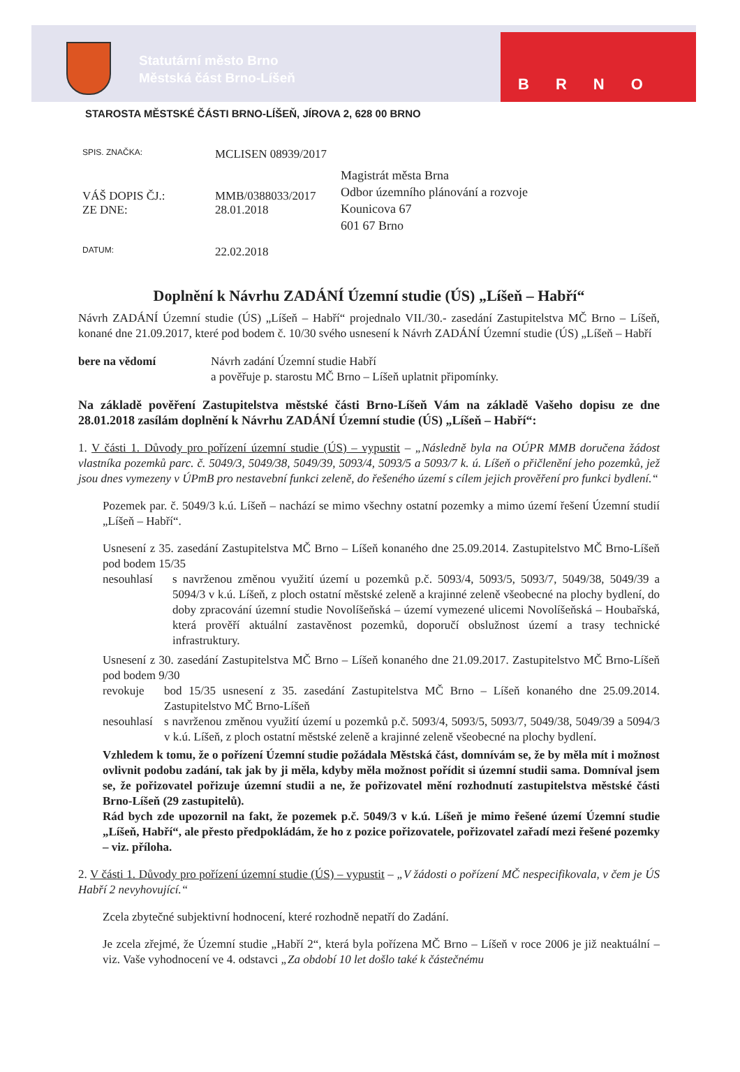Statutární město Brno
Městská část Brno-Líšeň
BRNO
STAROSTA MĚSTSKÉ ČÁSTI BRNO-LÍŠEŇ, JÍROVA 2, 628 00 BRNO
SPIS. ZNAČKA: MCLISEN 08939/2017
VÁŠ DOPIS ČJ.:
ZE DNE: MMB/0388033/2017
28.01.2018
DATUM: 22.02.2018
Magistrát města Brna
Odbor územního plánování a rozvoje
Kounicova 67
601 67 Brno
Doplnění k Návrhu ZADÁNÍ Územní studie (ÚS) „Líšeň – Habří“
Návrh ZADÁNÍ Územní studie (ÚS) „Líšeň – Habří“ projednalo VII./30.- zasedání Zastupitelstva MČ Brno – Líšeň, konané dne 21.09.2017, které pod bodem č. 10/30 svého usnesení k Návrh ZADÁNÍ Územní studie (ÚS) „Líšeň – Habří
bere na vědomí Návrh zadání Územní studie Habří
a pověřuje p. starostu MČ Brno – Líšeň uplatnit připomínky.
Na základě pověření Zastupitelstva městské části Brno-Líšeň Vám na základě Vašeho dopisu ze dne 28.01.2018 zasílám doplnění k Návrhu ZADÁNÍ Územní studie (ÚS) „Líšeň – Habří“:
1. V části 1. Důvody pro pořízení územní studie (ÚS) – vypustit – „Následně byla na OÚPR MMB doručena žádost vlastníka pozemků parc. č. 5049/3, 5049/38, 5049/39, 5093/4, 5093/5 a 5093/7 k. ú. Líšeň o přičlenění jeho pozemků, jež jsou dnes vymezeny v ÚPmB pro nestavební funkci zeleně, do řešeného území s cílem jejich prověření pro funkci bydlení.“
Pozemek par. č. 5049/3 k.ú. Líšeň – nachází se mimo všechny ostatní pozemky a mimo území řešení Územní studií „Líšeň – Habří“.
Usnesení z 35. zasedání Zastupitelstva MČ Brno – Líšeň konaného dne 25.09.2014. Zastupitelstvo MČ Brno-Líšeň pod bodem 15/35
nesouhlasí s navrženou změnou využití území u pozemků p.č. 5093/4, 5093/5, 5093/7, 5049/38, 5049/39 a 5094/3 v k.ú. Líšeň, z ploch ostatní městské zeleně a krajinné zeleně všeobecné na plochy bydlení, do doby zpracování územní studie Novolíšeňská – území vymezené ulicemi Novolíšeňská – Houbařská, která prověří aktuální zastavěnost pozemků, doporučí obslužnost území a trasy technické infrastruktury.
Usnesení z 30. zasedání Zastupitelstva MČ Brno – Líšeň konaného dne 21.09.2017. Zastupitelstvo MČ Brno-Líšeň pod bodem 9/30
revokuje bod 15/35 usnesení z 35. zasedání Zastupitelstva MČ Brno – Líšeň konaného dne 25.09.2014. Zastupitelstvo MČ Brno-Líšeň
nesouhlasí s navrženou změnou využití území u pozemků p.č. 5093/4, 5093/5, 5093/7, 5049/38, 5049/39 a 5094/3 v k.ú. Líšeň, z ploch ostatní městské zeleně a krajinné zeleně všeobecné na plochy bydlení.
Vzhledem k tomu, že o pořízení Územní studie požádala Městská část, domnívám se, že by měla mít i možnost ovlivnit podobu zadání, tak jak by ji měla, kdyby měla možnost pořídit si územní studii sama. Domníval jsem se, že pořizovatel pořizuje územní studii a ne, že pořizovatel mění rozhodnutí zastupitelstva městské části Brno-Líšeň (29 zastupitelů).
Rád bych zde upozornil na fakt, že pozemek p.č. 5049/3 v k.ú. Líšeň je mimo řešené území Územní studie „Líšeň, Habří“, ale přesto předpokládám, že ho z pozice pořizovatele, pořizovatel zařadí mezi řešené pozemky – viz. příloha.
2. V části 1. Důvody pro pořízení územní studie (ÚS) – vypustit – „V žádosti o pořízení MČ nespecifikovala, v čem je ÚS Habří 2 nevyhovující.“
Zcela zbytečné subjektivní hodnocení, které rozhodně nepatří do Zadání.
Je zcela zřejmé, že Územní studie „Habří 2“, která byla pořízena MČ Brno – Líšeň v roce 2006 je již neaktuální – viz. Vaše vyhodnocení ve 4. odstavci „Za období 10 let došlo také k částečnému